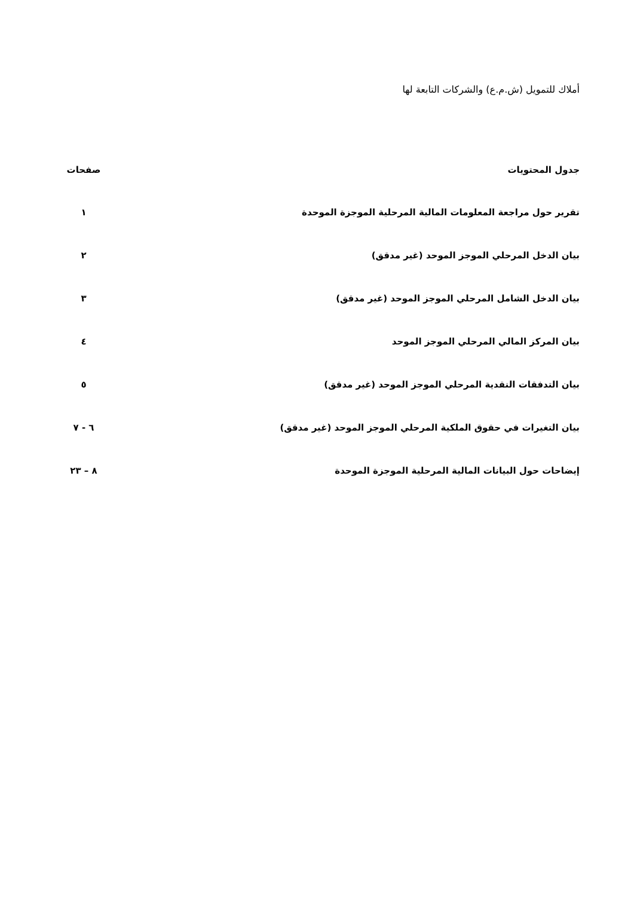أملاك للتمويل (ش.م.ع) والشركات التابعة لها
| جدول المحتويات | صفحات |
| --- | --- |
| تقرير حول مراجعة المعلومات المالية المرحلية الموجزة الموحدة | ١ |
| بيان الدخل المرحلي الموجز الموحد (غير مدقق) | ٢ |
| بيان الدخل الشامل المرحلي الموجز الموحد (غير مدقق) | ٣ |
| بيان المركز المالي المرحلي الموجز الموحد | ٤ |
| بيان التدفقات النقدية المرحلي الموجز الموحد (غير مدقق) | ٥ |
| بيان التغيرات في حقوق الملكية المرحلي الموجز الموحد (غير مدقق) | ٦ - ٧ |
| إيضاحات حول البيانات المالية المرحلية الموجزة الموحدة | ٨ – ٢٣ |